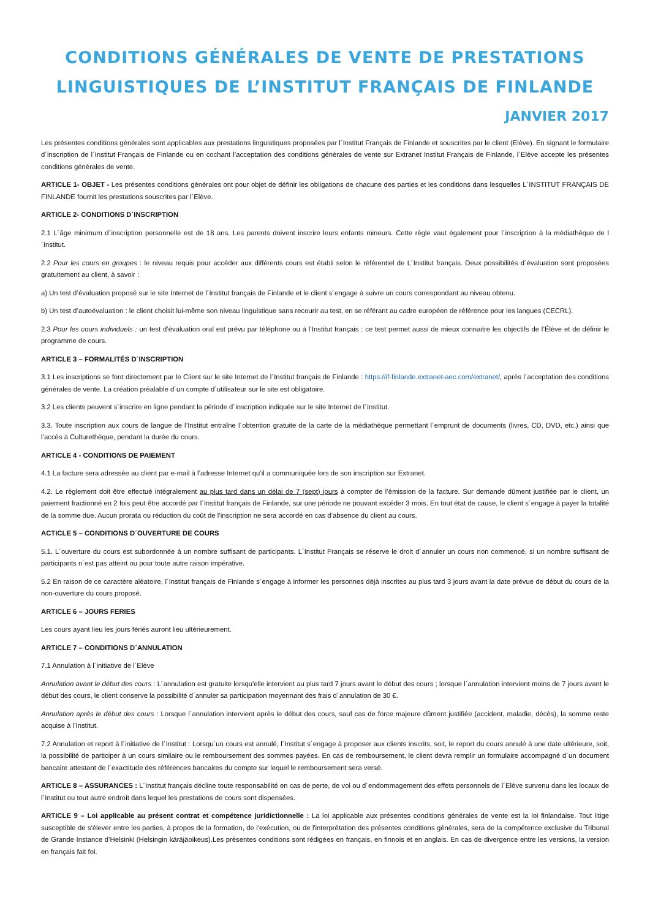CONDITIONS GÉNÉRALES DE VENTE DE PRESTATIONS
LINGUISTIQUES DE L’INSTITUT FRANÇAIS DE FINLANDE
JANVIER 2017
Les présentes conditions générales sont applicables aux prestations linguistiques proposées par l´Institut Français de Finlande et souscrites par le client (Elève). En signant le formulaire d´inscription de l´Institut Français de Finlande ou en cochant l’acceptation des conditions générales de vente sur Extranet Institut Français de Finlande, l´Elève accepte les présentes conditions générales de vente.
ARTICLE 1- OBJET - Les présentes conditions générales ont pour objet de définir les obligations de chacune des parties et les conditions dans lesquelles L´INSTITUT FRANÇAIS DE FINLANDE fournit les prestations souscrites par l´Elève.
ARTICLE 2- CONDITIONS D´INSCRIPTION
2.1 L´âge minimum d´inscription personnelle est de 18 ans. Les parents doivent inscrire leurs enfants mineurs. Cette règle vaut également pour l´inscription à la médiathèque de l´Institut.
2.2 Pour les cours en groupes : le niveau requis pour accéder aux différents cours est établi selon le référentiel de L´Institut français. Deux possibilités d´évaluation sont proposées gratuitement au client, à savoir :
a) Un test d’évaluation proposé sur le site Internet de l´Institut français de Finlande et le client s´engage à suivre un cours correspondant au niveau obtenu.
b) Un test d’autoévaluation : le client choisit lui-même son niveau linguistique sans recourir au test, en se référant au cadre européen de référence pour les langues (CECRL).
2.3 Pour les cours individuels : un test d’évaluation oral est prévu par téléphone ou à l’Institut français : ce test permet aussi de mieux connaitre les objectifs de l’Élève et de définir le programme de cours.
ARTICLE 3 – FORMALITÉS D´INSCRIPTION
3.1 Les inscriptions se font directement par le Client sur le site Internet de l´Institut français de Finlande : https://if-finlande.extranet-aec.com/extranet/, après l´acceptation des conditions générales de vente. La création préalable d´un compte d´utilisateur sur le site est obligatoire.
3.2 Les clients peuvent s´inscrire en ligne pendant la période d´inscription indiquée sur le site Internet de l´Institut.
3.3. Toute inscription aux cours de langue de l’Institut entraîne l´obtention gratuite de la carte de la médiathèque permettant l´emprunt de documents (livres, CD, DVD, etc.) ainsi que l’accès à Culturethèque, pendant la durée du cours.
ARTICLE 4 - CONDITIONS DE PAIEMENT
4.1 La facture sera adressée au client par e-mail à l’adresse Internet qu’il a communiquée lors de son inscription sur Extranet.
4.2. Le règlement doit être effectué intégralement au plus tard dans un délai de 7 (sept) jours à compter de l’émission de la facture. Sur demande dûment justifiée par le client, un paiement fractionné en 2 fois peut être accordé par l´Institut français de Finlande, sur une période ne pouvant excéder 3 mois. En tout état de cause, le client s´engage à payer la totalité de la somme due. Aucun prorata ou réduction du coût de l’inscription ne sera accordé en cas d’absence du client au cours.
ACTICLE 5 – CONDITIONS D´OUVERTURE DE COURS
5.1. L´ouverture du cours est subordonnée à un nombre suffisant de participants. L´Institut Français se réserve le droit d´annuler un cours non commencé, si un nombre suffisant de participants n´est pas atteint ou pour toute autre raison impérative.
5.2 En raison de ce caractère aléatoire, l´Institut français de Finlande s´engage à informer les personnes déjà inscrites au plus tard 3 jours avant la date prévue de début du cours de la non-ouverture du cours proposé.
ARTICLE 6 – JOURS FERIES
Les cours ayant lieu les jours fériés auront lieu ultérieurement.
ARTICLE 7 – CONDITIONS D´ANNULATION
7.1 Annulation à l´initiative de l´Elève
Annulation avant le début des cours : L´annulation est gratuite lorsqu'elle intervient au plus tard 7 jours avant le début des cours ; lorsque l´annulation intervient moins de 7 jours avant le début des cours, le client conserve la possibilité d´annuler sa participation moyennant des frais d´annulation de 30 €.
Annulation après le début des cours : Lorsque l´annulation intervient après le début des cours, sauf cas de force majeure dûment justifiée (accident, maladie, décès), la somme reste acquise à l’Institut.
7.2 Annulation et report à l´initiative de l´Institut : Lorsqu´un cours est annulé, l´Institut s´engage à proposer aux clients inscrits, soit, le report du cours annulé à une date ultérieure, soit, la possibilité de participer à un cours similaire ou le remboursement des sommes payées. En cas de remboursement, le client devra remplir un formulaire accompagné d´un document bancaire attestant de l´exactitude des références bancaires du compte sur lequel le remboursement sera versé.
ARTICLE 8 – ASSURANCES : L´Institut français décline toute responsabilité en cas de perte, de vol ou d´endommagement des effets personnels de l´Elève survenu dans les locaux de l´Institut ou tout autre endroit dans lequel les prestations de cours sont dispensées.
ARTICLE 9 – Loi applicable au présent contrat et compétence juridictionnelle : La loi applicable aux présentes conditions générales de vente est la loi finlandaise. Tout litige susceptible de s'élever entre les parties, à propos de la formation, de l'exécution, ou de l'interprétation des présentes conditions générales, sera de la compétence exclusive du Tribunal de Grande Instance d’Helsinki (Helsingin käräjäoikeus).Les présentes conditions sont rédigées en français, en finnois et en anglais. En cas de divergence entre les versions, la version en français fait foi.